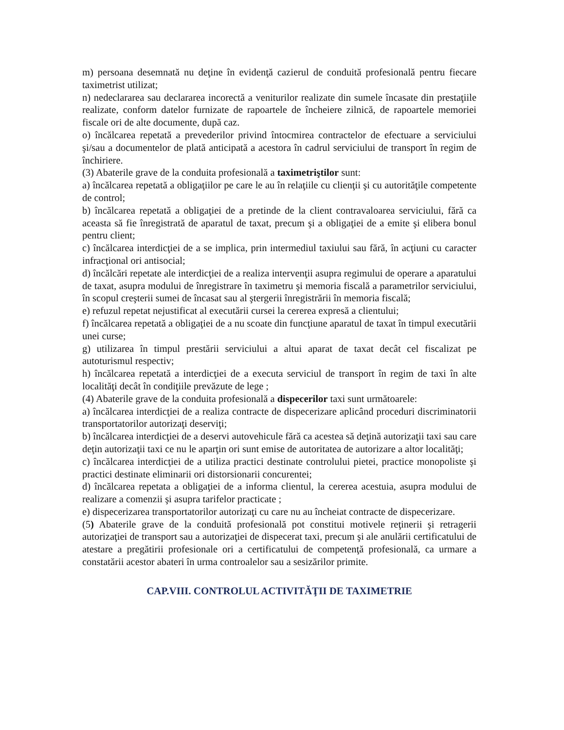m) persoana desemnată nu deţine în evidenţă cazierul de conduită profesională pentru fiecare taximetrist utilizat;
n) nedeclararea sau declararea incorectă a veniturilor realizate din sumele încasate din prestaţiile realizate, conform datelor furnizate de rapoartele de încheiere zilnică, de rapoartele memoriei fiscale ori de alte documente, după caz.
o) încălcarea repetată a prevederilor privind întocmirea contractelor de efectuare a serviciului şi/sau a documentelor de plată anticipată a acestora în cadrul serviciului de transport în regim de închiriere.
(3) Abaterile grave de la conduita profesională a taximetriştilor sunt:
a) încălcarea repetată a obligaţiilor pe care le au în relaţiile cu clienţii şi cu autorităţile competente de control;
b) încălcarea repetată a obligaţiei de a pretinde de la client contravaloarea serviciului, fără ca aceasta să fie înregistrată de aparatul de taxat, precum şi a obligaţiei de a emite şi elibera bonul pentru client;
c) încălcarea interdicţiei de a se implica, prin intermediul taxiului sau fără, în acţiuni cu caracter infracţional ori antisocial;
d) încălcări repetate ale interdicţiei de a realiza intervenţii asupra regimului de operare a aparatului de taxat, asupra modului de înregistrare în taximetru şi memoria fiscală a parametrilor serviciului, în scopul creşterii sumei de încasat sau al ştergerii înregistrării în memoria fiscală;
e) refuzul repetat nejustificat al executării cursei la cererea expresă a clientului;
f) încălcarea repetată a obligaţiei de a nu scoate din funcţiune aparatul de taxat în timpul executării unei curse;
g) utilizarea în timpul prestării serviciului a altui aparat de taxat decât cel fiscalizat pe autoturismul respectiv;
h) încălcarea repetată a interdicţiei de a executa serviciul de transport în regim de taxi în alte localităţi decât în condiţiile prevăzute de lege ;
(4) Abaterile grave de la conduita profesională a dispecerilor taxi sunt următoarele:
a) încălcarea interdicţiei de a realiza contracte de dispecerizare aplicând proceduri discriminatorii transportatorilor autorizaţi deserviţi;
b) încălcarea interdicţiei de a deservi autovehicule fără ca acestea să deţină autorizaţii taxi sau care deţin autorizaţii taxi ce nu le aparţin ori sunt emise de autoritatea de autorizare a altor localităţi;
c) încălcarea interdicţiei de a utiliza practici destinate controlului pietei, practice monopoliste şi practici destinate eliminarii ori distorsionarii concurentei;
d) încălcarea repetata a obligaţiei de a informa clientul, la cererea acestuia, asupra modului de realizare a comenzii şi asupra tarifelor practicate ;
e) dispecerizarea transportatorilor autorizaţi cu care nu au încheiat contracte de dispecerizare.
(5) Abaterile grave de la conduită profesională pot constitui motivele reţinerii şi retragerii autorizaţiei de transport sau a autorizaţiei de dispecerat taxi, precum şi ale anulării certificatului de atestare a pregătirii profesionale ori a certificatului de competenţă profesională, ca urmare a constatării acestor abateri în urma controalelor sau a sesizărilor primite.
CAP.VIII. CONTROLUL ACTIVITĂŢII DE TAXIMETRIE